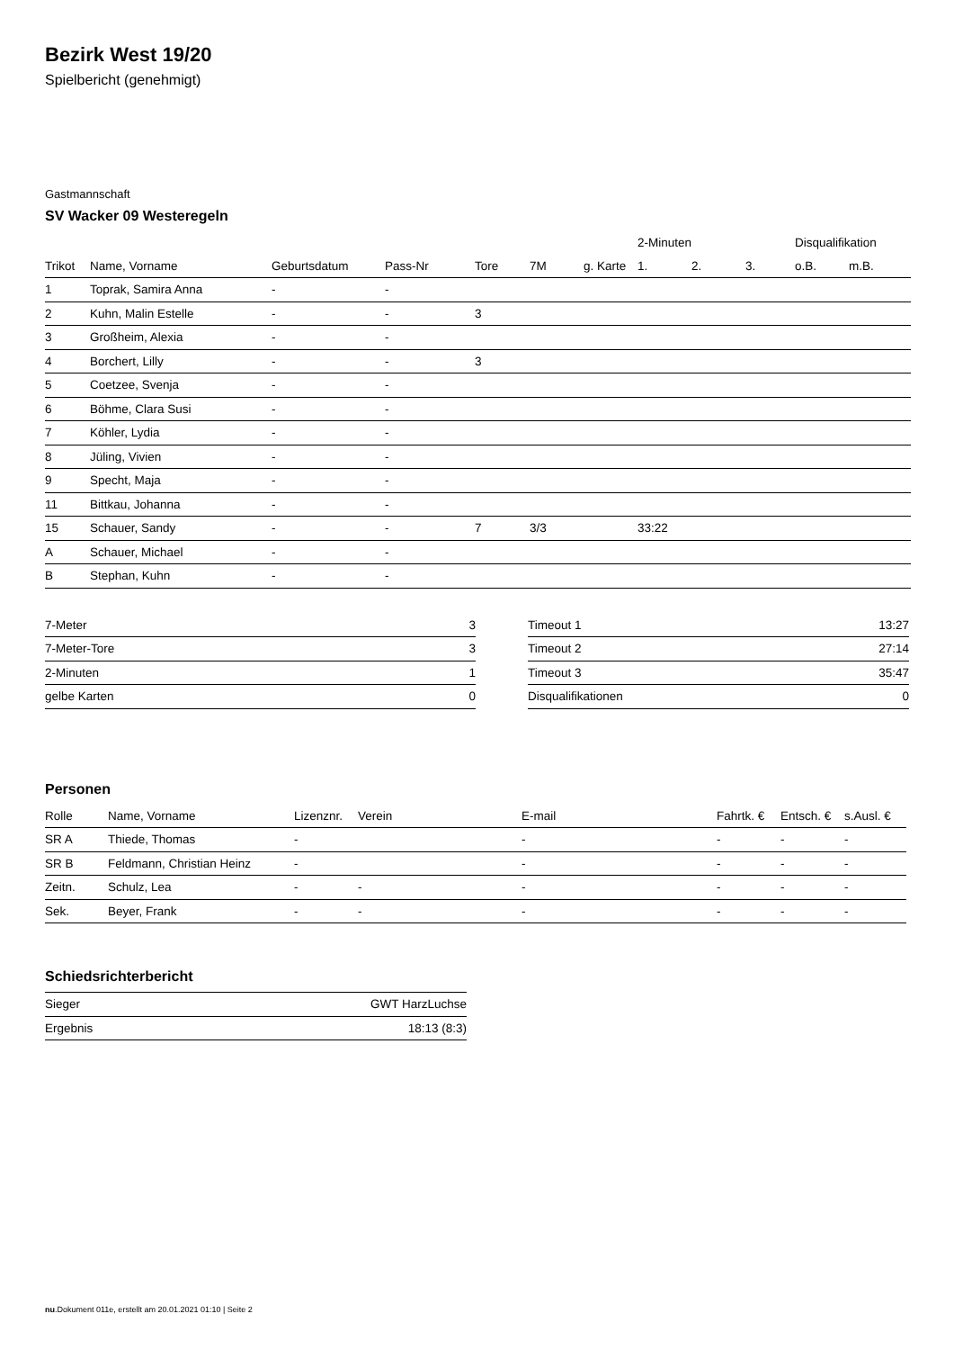Bezirk West 19/20
Spielbericht (genehmigt)
Gastmannschaft
SV Wacker 09 Westeregeln
| | | | | | | | 2-Minuten | | | Disqualifikation | |
| --- | --- | --- | --- | --- | --- | --- | --- | --- | --- | --- | --- |
| Trikot | Name, Vorname | Geburtsdatum | Pass-Nr | Tore | 7M | g. Karte | 1. | 2. | 3. | o.B. | m.B. |
| 1 | Toprak, Samira Anna | - | - | | | | | | | | |
| 2 | Kuhn, Malin Estelle | - | - | 3 | | | | | | | |
| 3 | Großheim, Alexia | - | - | | | | | | | | |
| 4 | Borchert, Lilly | - | - | 3 | | | | | | | |
| 5 | Coetzee, Svenja | - | - | | | | | | | | |
| 6 | Böhme, Clara Susi | - | - | | | | | | | | |
| 7 | Köhler, Lydia | - | - | | | | | | | | |
| 8 | Jüling, Vivien | - | - | | | | | | | | |
| 9 | Specht, Maja | - | - | | | | | | | | |
| 11 | Bittkau, Johanna | - | - | | | | | | | | |
| 15 | Schauer, Sandy | - | - | 7 | 3/3 | | 33:22 | | | | |
| A | Schauer, Michael | - | - | | | | | | | | |
| B | Stephan, Kuhn | - | - | | | | | | | | |
| 7-Meter | 3 |
| 7-Meter-Tore | 3 |
| 2-Minuten | 1 |
| gelbe Karten | 0 |
| Timeout 1 | 13:27 |
| Timeout 2 | 27:14 |
| Timeout 3 | 35:47 |
| Disqualifikationen | 0 |
Personen
| Rolle | Name, Vorname | Lizenznr. | Verein | E-mail | Fahrtk. € | Entsch. € | s.Ausl. € |
| --- | --- | --- | --- | --- | --- | --- | --- |
| SR A | Thiede, Thomas | - | | - | - | - | - |
| SR B | Feldmann, Christian Heinz | - | | - | - | - | - |
| Zeitn. | Schulz, Lea | - | - | - | - | - | - |
| Sek. | Beyer, Frank | - | - | - | - | - | - |
Schiedsrichterbericht
| Sieger | GWT HarzLuchse |
| Ergebnis | 18:13 (8:3) |
nu.Dokument 011e, erstellt am 20.01.2021 01:10 | Seite 2